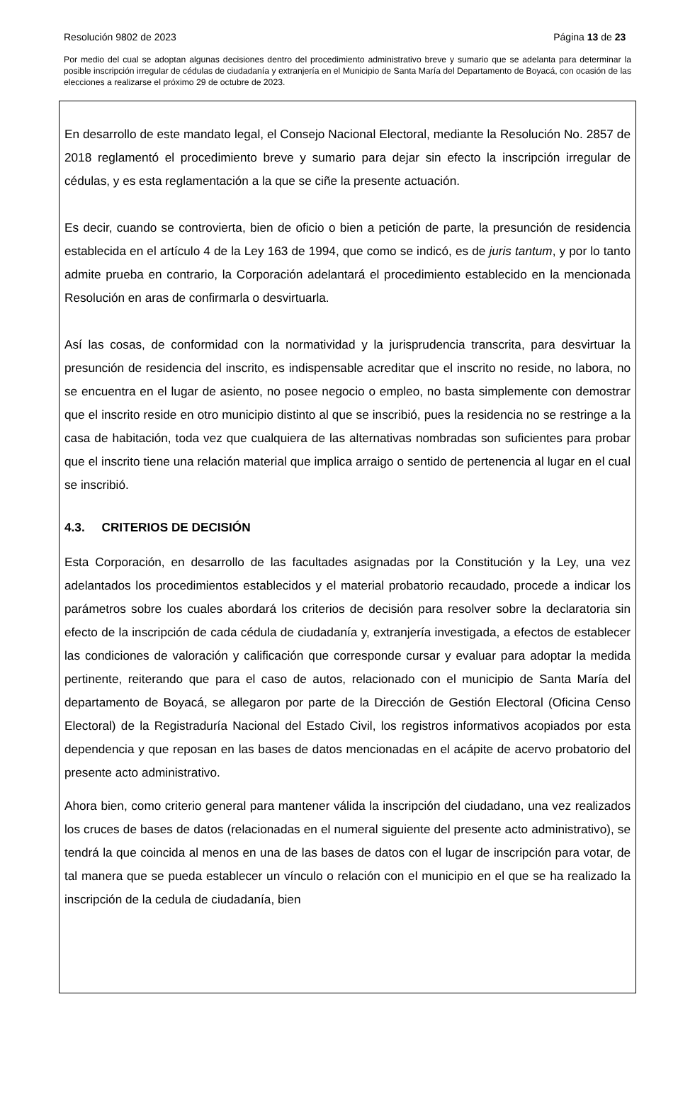Resolución 9802 de 2023 Página 13 de 23
Por medio del cual se adoptan algunas decisiones dentro del procedimiento administrativo breve y sumario que se adelanta para determinar la posible inscripción irregular de cédulas de ciudadanía y extranjería en el Municipio de Santa María del Departamento de Boyacá, con ocasión de las elecciones a realizarse el próximo 29 de octubre de 2023.
En desarrollo de este mandato legal, el Consejo Nacional Electoral, mediante la Resolución No. 2857 de 2018 reglamentó el procedimiento breve y sumario para dejar sin efecto la inscripción irregular de cédulas, y es esta reglamentación a la que se ciñe la presente actuación.
Es decir, cuando se controvierta, bien de oficio o bien a petición de parte, la presunción de residencia establecida en el artículo 4 de la Ley 163 de 1994, que como se indicó, es de juris tantum, y por lo tanto admite prueba en contrario, la Corporación adelantará el procedimiento establecido en la mencionada Resolución en aras de confirmarla o desvirtuarla.
Así las cosas, de conformidad con la normatividad y la jurisprudencia transcrita, para desvirtuar la presunción de residencia del inscrito, es indispensable acreditar que el inscrito no reside, no labora, no se encuentra en el lugar de asiento, no posee negocio o empleo, no basta simplemente con demostrar que el inscrito reside en otro municipio distinto al que se inscribió, pues la residencia no se restringe a la casa de habitación, toda vez que cualquiera de las alternativas nombradas son suficientes para probar que el inscrito tiene una relación material que implica arraigo o sentido de pertenencia al lugar en el cual se inscribió.
4.3. CRITERIOS DE DECISIÓN
Esta Corporación, en desarrollo de las facultades asignadas por la Constitución y la Ley, una vez adelantados los procedimientos establecidos y el material probatorio recaudado, procede a indicar los parámetros sobre los cuales abordará los criterios de decisión para resolver sobre la declaratoria sin efecto de la inscripción de cada cédula de ciudadanía y, extranjería investigada, a efectos de establecer las condiciones de valoración y calificación que corresponde cursar y evaluar para adoptar la medida pertinente, reiterando que para el caso de autos, relacionado con el municipio de Santa María del departamento de Boyacá, se allegaron por parte de la Dirección de Gestión Electoral (Oficina Censo Electoral) de la Registraduría Nacional del Estado Civil, los registros informativos acopiados por esta dependencia y que reposan en las bases de datos mencionadas en el acápite de acervo probatorio del presente acto administrativo.
Ahora bien, como criterio general para mantener válida la inscripción del ciudadano, una vez realizados los cruces de bases de datos (relacionadas en el numeral siguiente del presente acto administrativo), se tendrá la que coincida al menos en una de las bases de datos con el lugar de inscripción para votar, de tal manera que se pueda establecer un vínculo o relación con el municipio en el que se ha realizado la inscripción de la cedula de ciudadanía, bien